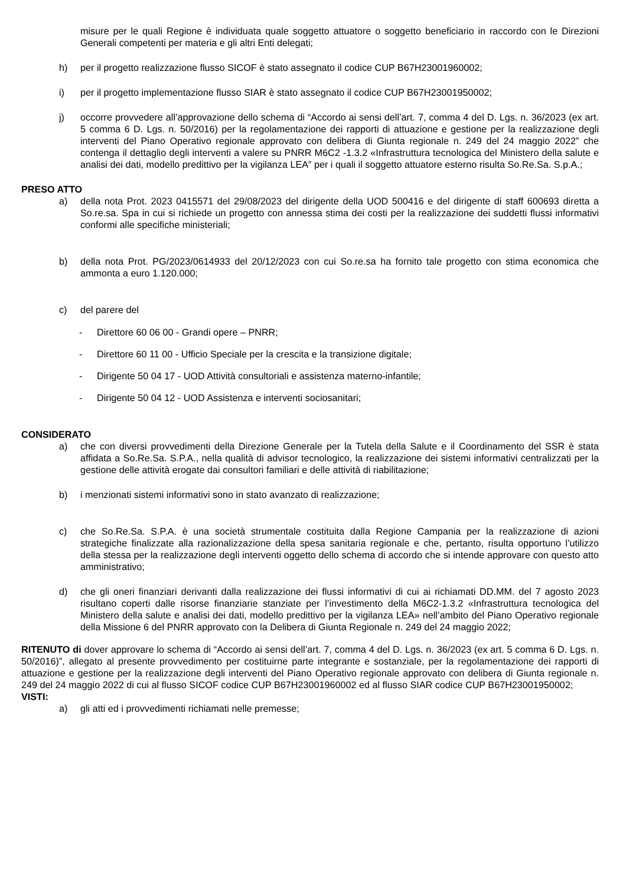misure per le quali Regione è individuata quale soggetto attuatore o soggetto beneficiario in raccordo con le Direzioni Generali competenti per materia e gli altri Enti delegati;
h) per il progetto realizzazione flusso SICOF è stato assegnato il codice CUP B67H23001960002;
i) per il progetto implementazione flusso SIAR è stato assegnato il codice CUP B67H23001950002;
j) occorre provvedere all’approvazione dello schema di “Accordo ai sensi dell’art. 7, comma 4 del D. Lgs. n. 36/2023 (ex art. 5 comma 6 D. Lgs. n. 50/2016) per la regolamentazione dei rapporti di attuazione e gestione per la realizzazione degli interventi del Piano Operativo regionale approvato con delibera di Giunta regionale n. 249 del 24 maggio 2022” che contenga il dettaglio degli interventi a valere su PNRR M6C2 -1.3.2 «Infrastruttura tecnologica del Ministero della salute e analisi dei dati, modello predittivo per la vigilanza LEA” per i quali il soggetto attuatore esterno risulta So.Re.Sa. S.p.A.;
PRESO ATTO
a) della nota Prot. 2023 0415571 del 29/08/2023 del dirigente della UOD 500416 e del dirigente di staff 600693 diretta a So.re.sa. Spa in cui si richiede un progetto con annessa stima dei costi per la realizzazione dei suddetti flussi informativi conformi alle specifiche ministeriali;
b) della nota Prot. PG/2023/0614933 del 20/12/2023 con cui So.re.sa ha fornito tale progetto con stima economica che ammonta a euro 1.120.000;
c) del parere del
- Direttore 60 06 00 - Grandi opere – PNRR;
- Direttore 60 11 00 - Ufficio Speciale per la crescita e la transizione digitale;
- Dirigente 50 04 17 - UOD Attività consultoriali e assistenza materno-infantile;
- Dirigente 50 04 12 - UOD Assistenza e interventi sociosanitari;
CONSIDERATO
a) che con diversi provvedimenti della Direzione Generale per la Tutela della Salute e il Coordinamento del SSR è stata affidata a So.Re.Sa. S.P.A., nella qualità di advisor tecnologico, la realizzazione dei sistemi informativi centralizzati per la gestione delle attività erogate dai consultori familiari e delle attività di riabilitazione;
b) i menzionati sistemi informativi sono in stato avanzato di realizzazione;
c) che So.Re.Sa. S.P.A. è una società strumentale costituita dalla Regione Campania per la realizzazione di azioni strategiche finalizzate alla razionalizzazione della spesa sanitaria regionale e che, pertanto, risulta opportuno l’utilizzo della stessa per la realizzazione degli interventi oggetto dello schema di accordo che si intende approvare con questo atto amministrativo;
d) che gli oneri finanziari derivanti dalla realizzazione dei flussi informativi di cui ai richiamati DD.MM. del 7 agosto 2023 risultano coperti dalle risorse finanziarie stanziate per l’investimento della M6C2-1.3.2 «Infrastruttura tecnologica del Ministero della salute e analisi dei dati, modello predittivo per la vigilanza LEA» nell’ambito del Piano Operativo regionale della Missione 6 del PNRR approvato con la Delibera di Giunta Regionale n. 249 del 24 maggio 2022;
RITENUTO di dover approvare lo schema di “Accordo ai sensi dell’art. 7, comma 4 del D. Lgs. n. 36/2023 (ex art. 5 comma 6 D. Lgs. n. 50/2016)”, allegato al presente provvedimento per costituirne parte integrante e sostanziale, per la regolamentazione dei rapporti di attuazione e gestione per la realizzazione degli interventi del Piano Operativo regionale approvato con delibera di Giunta regionale n. 249 del 24 maggio 2022 di cui al flusso SICOF codice CUP B67H23001960002 ed al flusso SIAR codice CUP B67H23001950002;
VISTI:
a) gli atti ed i provvedimenti richiamati nelle premesse;